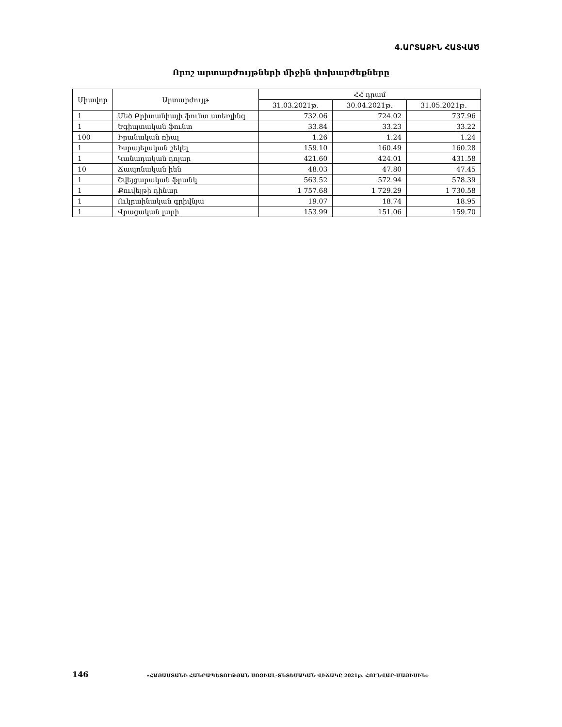4.ԱՐՏԱՔԻՆ ՀԱՏՎԱԾ
Որոշ արտարժույթների միջին փոխարժեքները
| Միավոր | Արտարժույթ | ՀՀ դրամ | | |
| --- | --- | --- | --- | --- |
| | | 31.03.2021թ. | 30.04.2021թ. | 31.05.2021թ. |
| 1 | Մեծ Բրիտանիայի ֆունտ ստեռլինգ | 732.06 | 724.02 | 737.96 |
| 1 | Եգիպտական ֆունտ | 33.84 | 33.23 | 33.22 |
| 100 | Իրանական ռիալ | 1.26 | 1.24 | 1.24 |
| 1 | Իսրայելական շեկել | 159.10 | 160.49 | 160.28 |
| 1 | Կանադական դոլար | 421.60 | 424.01 | 431.58 |
| 10 | Ճապոնական իեն | 48.03 | 47.80 | 47.45 |
| 1 | Շվեյցարական ֆրանկ | 563.52 | 572.94 | 578.39 |
| 1 | Քուվեյթի դինար | 1 757.68 | 1 729.29 | 1 730.58 |
| 1 | Ուկրաինական գրիվնյա | 19.07 | 18.74 | 18.95 |
| 1 | Վրացական լարի | 153.99 | 151.06 | 159.70 |
146 «ՀԱՅԱՍՏԱՆԻ ՀԱՆՐԱՊԵՏՈՒԹՅԱՆ ՍՈՑԻԱԼ-ՏՆՏԵՍԱԿԱՆ ՎԻՃԱԿԸ 2021թ. ՀՈՒՆՎԱՐ-ՄԱՅԻՍԻՆ»